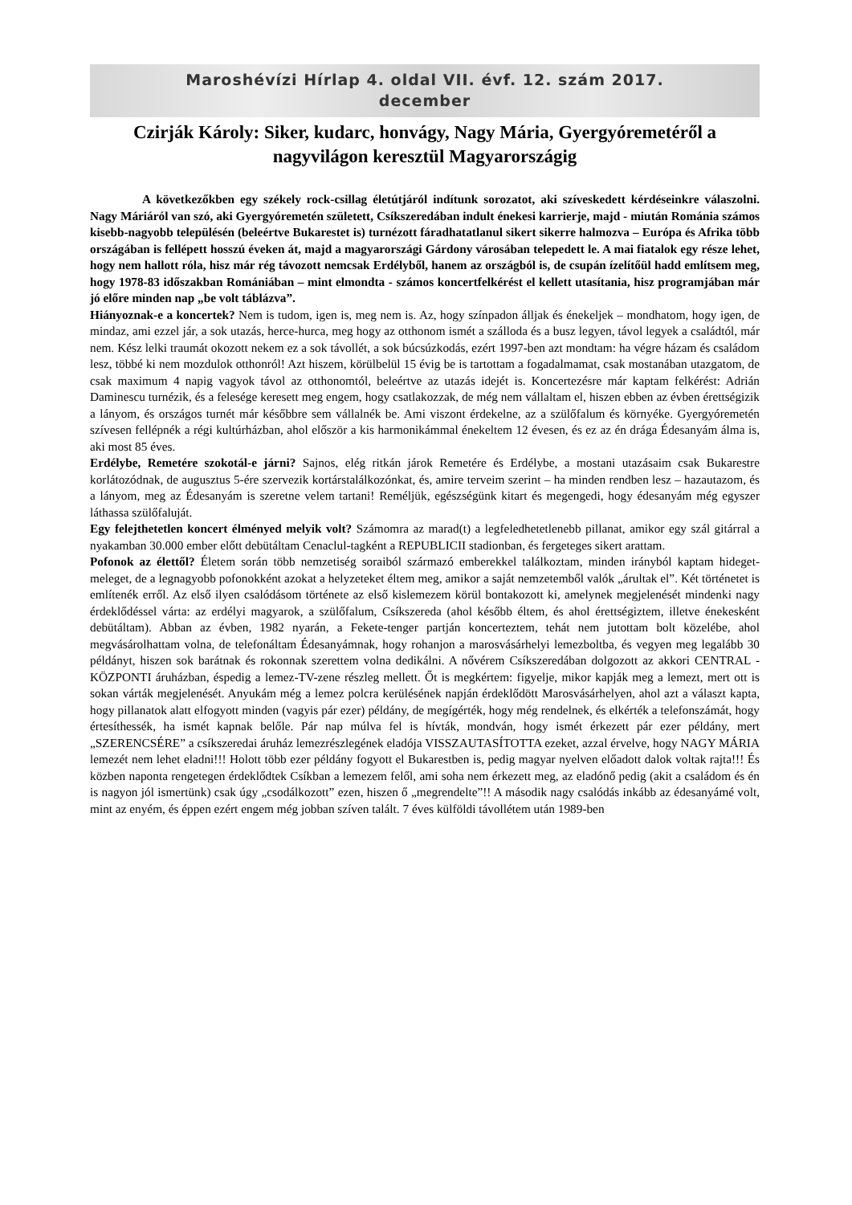Maroshévízi Hírlap 4. oldal VII. évf. 12. szám 2017.
december
Czirják Károly: Siker, kudarc, honvágy, Nagy Mária, Gyergyóremetéről a nagyvilágon keresztül Magyarországig
A következőkben egy székely rock-csillag életútjáról indítunk sorozatot, aki szíveskedett kérdéseinkre válaszolni. Nagy Máriáról van szó, aki Gyergyóremetén született, Csíkszeredában indult énekesi karrierje, majd - miután Románia számos kisebb-nagyobb településén (beleértve Bukarestet is) turnézott fáradhatatlanul sikert sikerre halmozva – Európa és Afrika több országában is fellépett hosszú éveken át, majd a magyarországi Gárdony városában telepedett le. A mai fiatalok egy része lehet, hogy nem hallott róla, hisz már rég távozott nemcsak Erdélyből, hanem az országból is, de csupán ízelítőül hadd említsem meg, hogy 1978-83 időszakban Romániában – mint elmondta - számos koncertfelkérést el kellett utasítania, hisz programjában már jó előre minden nap „be volt táblázva”.
Hiányoznak-e a koncertek? Nem is tudom, igen is, meg nem is. Az, hogy színpadon álljak és énekeljek – mondhatom, hogy igen, de mindaz, ami ezzel jár, a sok utazás, herce-hurca, meg hogy az otthonom ismét a szálloda és a busz legyen, távol legyek a családtól, már nem. Kész lelki traumát okozott nekem ez a sok távollét, a sok búcsúzkodás, ezért 1997-ben azt mondtam: ha végre házam és családom lesz, többé ki nem mozdulok otthonról! Azt hiszem, körülbelül 15 évig be is tartottam a fogadalmamat, csak mostanában utazgatom, de csak maximum 4 napig vagyok távol az otthonomtól, beleértve az utazás idejét is. Koncertezésre már kaptam felkérést: Adrián Daminescu turnézik, és a felesége keresett meg engem, hogy csatlakozzak, de még nem vállaltam el, hiszen ebben az évben érettségizik a lányom, és országos turnét már későbbre sem vállalnék be. Ami viszont érdekelne, az a szülőfalum és környéke. Gyergyóremetén szívesen fellépnék a régi kultúrházban, ahol először a kis harmonikámmal énekeltem 12 évesen, és ez az én drága Édesanyám álma is, aki most 85 éves.
Erdélybe, Remetére szokotál-e járni? Sajnos, elég ritkán járok Remetére és Erdélybe, a mostani utazásaim csak Bukarestre korlátozódnak, de augusztus 5-ére szervezik kortárstalálkozónkat, és, amire terveim szerint – ha minden rendben lesz – hazautazom, és a lányom, meg az Édesanyám is szeretne velem tartani! Reméljük, egészségünk kitart és megengedi, hogy édesanyám még egyszer láthassa szülőfaluját.
Egy felejthetetlen koncert élményed melyik volt? Számomra az marad(t) a legfeledhetetlenebb pillanat, amikor egy szál gitárral a nyakamban 30.000 ember előtt debütáltam Cenaclul-tagként a REPUBLICII stadionban, és fergeteges sikert arattam.
Pofonok az élettől? Életem során több nemzetiség soraiból származó emberekkel találkoztam, minden irányból kaptam hideget-meleget, de a legnagyobb pofonokként azokat a helyzeteket éltem meg, amikor a saját nemzetemből valók „árultak el”. Két történetet is említenék erről. Az első ilyen csalódásom története az első kislemezem körül bontakozott ki, amelynek megjelenését mindenki nagy érdeklődéssel várta: az erdélyi magyarok, a szülőfalum, Csíkszereda (ahol később éltem, és ahol érettségiztem, illetve énekesként debütáltam). Abban az évben, 1982 nyarán, a Fekete-tenger partján koncerteztem, tehát nem jutottam bolt közelébe, ahol megvásárolhattam volna, de telefonáltam Édesanyámnak, hogy rohanjon a marosvásárhelyi lemezboltba, és vegyen meg legalább 30 példányt, hiszen sok barátnak és rokonnak szerettem volna dedikálni. A nővérem Csíkszeredában dolgozott az akkori CENTRAL - KÖZPONTI áruházban, éspedig a lemez-TV-zene részleg mellett. Őt is megkértem: figyelje, mikor kapják meg a lemezt, mert ott is sokan várták megjelenését. Anyukám még a lemez polcra kerülésének napján érdeklődött Marosvásárhelyen, ahol azt a választ kapta, hogy pillanatok alatt elfogyott minden (vagyis pár ezer) példány, de megígérték, hogy még rendelnek, és elkérték a telefonszámát, hogy értesíthessék, ha ismét kapnak belőle. Pár nap múlva fel is hívták, mondván, hogy ismét érkezett pár ezer példány, mert „SZERENCSÉRE” a csíkszeredai áruház lemezrészlegének eladója VISSZAUTASÍTOTTA ezeket, azzal érvelve, hogy NAGY MÁRIA lemezét nem lehet eladni!!! Holott több ezer példány fogyott el Bukarestben is, pedig magyar nyelven előadott dalok voltak rajta!!! És közben naponta rengetegen érdeklődtek Csíkban a lemezem felől, ami soha nem érkezett meg, az eladónő pedig (akit a családom és én is nagyon jól ismertünk) csak úgy „csodálkozott” ezen, hiszen ő „megrendelte”!! A második nagy csalódás inkább az édesanyámé volt, mint az enyém, és éppen ezért engem még jobban szíven talált. 7 éves külföldi távollétem után 1989-ben